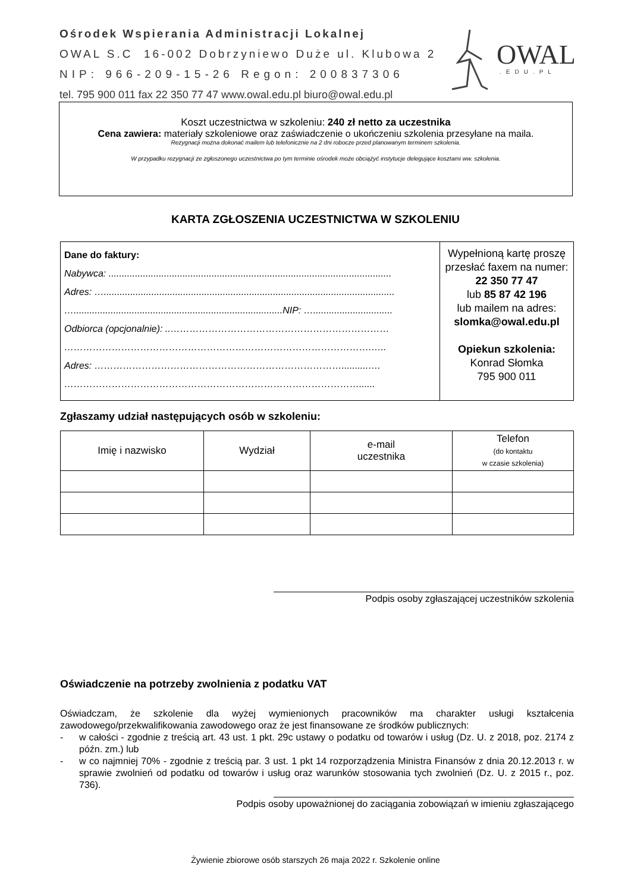Ośrodek Wspierania Administracji Lokalnej
OWAL S.C 16-002 Dobrzyniewo Duże ul. Klubowa 2
NIP: 966-209-15-26 Regon: 200837306
tel. 795 900 011 fax 22 350 77 47 www.owal.edu.pl biuro@owal.edu.pl
OWAL
.EDU.PL
Koszt uczestnictwa w szkoleniu: 240 zł netto za uczestnika
Cena zawiera: materiały szkoleniowe oraz zaświadczenie o ukończeniu szkolenia przesyłane na maila.
Rezygnacji można dokonać mailem lub telefonicznie na 2 dni robocze przed planowanym terminem szkolenia.
W przypadku rezygnacji ze zgłoszonego uczestnictwa po tym terminie ośrodek może obciążyć instytucje delegujące kosztami ww. szkolenia.
KARTA ZGŁOSZENIA UCZESTNICTWA W SZKOLENIU
| Dane do faktury: Nabywca: ........................................................................................................... Adres: ….............................................................................................................. …...............................................................................NIP: ….............................. Odbiorca (opcjonalnie): ..…………………………………………………………… …………………………………………………………………………………….….. Adres: ……………………………………………………………………..........…. …………………………………………………………………………………...... | Wypełnioną kartę proszę przesłać faxem na numer: 22 350 77 47 lub 85 87 42 196 lub mailem na adres: slomka@owal.edu.pl Opiekun szkolenia: Konrad Słomka 795 900 011 |
Zgłaszamy udział następujących osób w szkoleniu:
| Imię i nazwisko | Wydział | e-mail uczestnika | Telefon (do kontaktu w czasie szkolenia) |
Podpis osoby zgłaszającej uczestników szkolenia
Oświadczenie na potrzeby zwolnienia z podatku VAT
Oświadczam, że szkolenie dla wyżej wymienionych pracowników ma charakter usługi kształcenia zawodowego/przekwalifikowania zawodowego oraz że jest finansowane ze środków publicznych:
- w całości - zgodnie z treścią art. 43 ust. 1 pkt. 29c ustawy o podatku od towarów i usług (Dz. U. z 2018, poz. 2174 z późn. zm.) lub
- w co najmniej 70% - zgodnie z treścią par. 3 ust. 1 pkt 14 rozporządzenia Ministra Finansów z dnia 20.12.2013 r. w sprawie zwolnień od podatku od towarów i usług oraz warunków stosowania tych zwolnień (Dz. U. z 2015 r., poz. 736).
Podpis osoby upoważnionej do zaciągania zobowiązań w imieniu zgłaszającego
Żywienie zbiorowe osób starszych 26 maja 2022 r. Szkolenie online